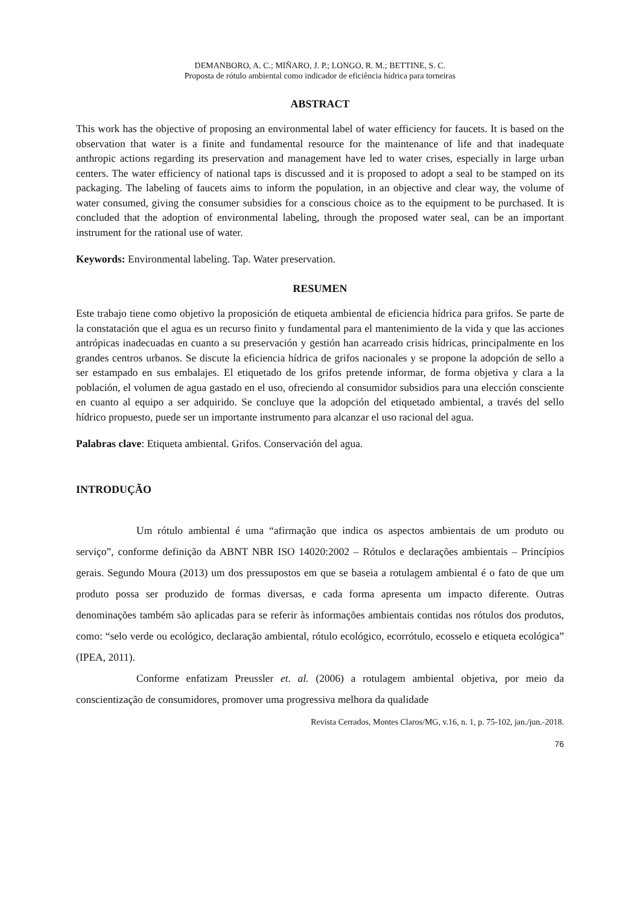DEMANBORO, A. C.; MIÑARO, J. P.; LONGO, R. M.; BETTINE, S. C.
Proposta de rótulo ambiental como indicador de eficiência hídrica para torneiras
ABSTRACT
This work has the objective of proposing an environmental label of water efficiency for faucets. It is based on the observation that water is a finite and fundamental resource for the maintenance of life and that inadequate anthropic actions regarding its preservation and management have led to water crises, especially in large urban centers. The water efficiency of national taps is discussed and it is proposed to adopt a seal to be stamped on its packaging. The labeling of faucets aims to inform the population, in an objective and clear way, the volume of water consumed, giving the consumer subsidies for a conscious choice as to the equipment to be purchased. It is concluded that the adoption of environmental labeling, through the proposed water seal, can be an important instrument for the rational use of water.
Keywords: Environmental labeling. Tap. Water preservation.
RESUMEN
Este trabajo tiene como objetivo la proposición de etiqueta ambiental de eficiencia hídrica para grifos. Se parte de la constatación que el agua es un recurso finito y fundamental para el mantenimiento de la vida y que las acciones antrópicas inadecuadas en cuanto a su preservación y gestión han acarreado crisis hídricas, principalmente en los grandes centros urbanos. Se discute la eficiencia hídrica de grifos nacionales y se propone la adopción de sello a ser estampado en sus embalajes. El etiquetado de los grifos pretende informar, de forma objetiva y clara a la población, el volumen de agua gastado en el uso, ofreciendo al consumidor subsidios para una elección consciente en cuanto al equipo a ser adquirido. Se concluye que la adopción del etiquetado ambiental, a través del sello hídrico propuesto, puede ser un importante instrumento para alcanzar el uso racional del agua.
Palabras clave: Etiqueta ambiental. Grifos. Conservación del agua.
INTRODUÇÃO
Um rótulo ambiental é uma “afirmação que indica os aspectos ambientais de um produto ou serviço”, conforme definição da ABNT NBR ISO 14020:2002 – Rótulos e declarações ambientais – Princípios gerais. Segundo Moura (2013) um dos pressupostos em que se baseia a rotulagem ambiental é o fato de que um produto possa ser produzido de formas diversas, e cada forma apresenta um impacto diferente. Outras denominações também são aplicadas para se referir às informações ambientais contidas nos rótulos dos produtos, como: “selo verde ou ecológico, declaração ambiental, rótulo ecológico, ecorrótulo, ecosselo e etiqueta ecológica” (IPEA, 2011).
Conforme enfatizam Preussler et. al. (2006) a rotulagem ambiental objetiva, por meio da conscientização de consumidores, promover uma progressiva melhora da qualidade
Revista Cerrados, Montes Claros/MG, v.16, n. 1, p. 75-102, jan./jun.-2018.
76